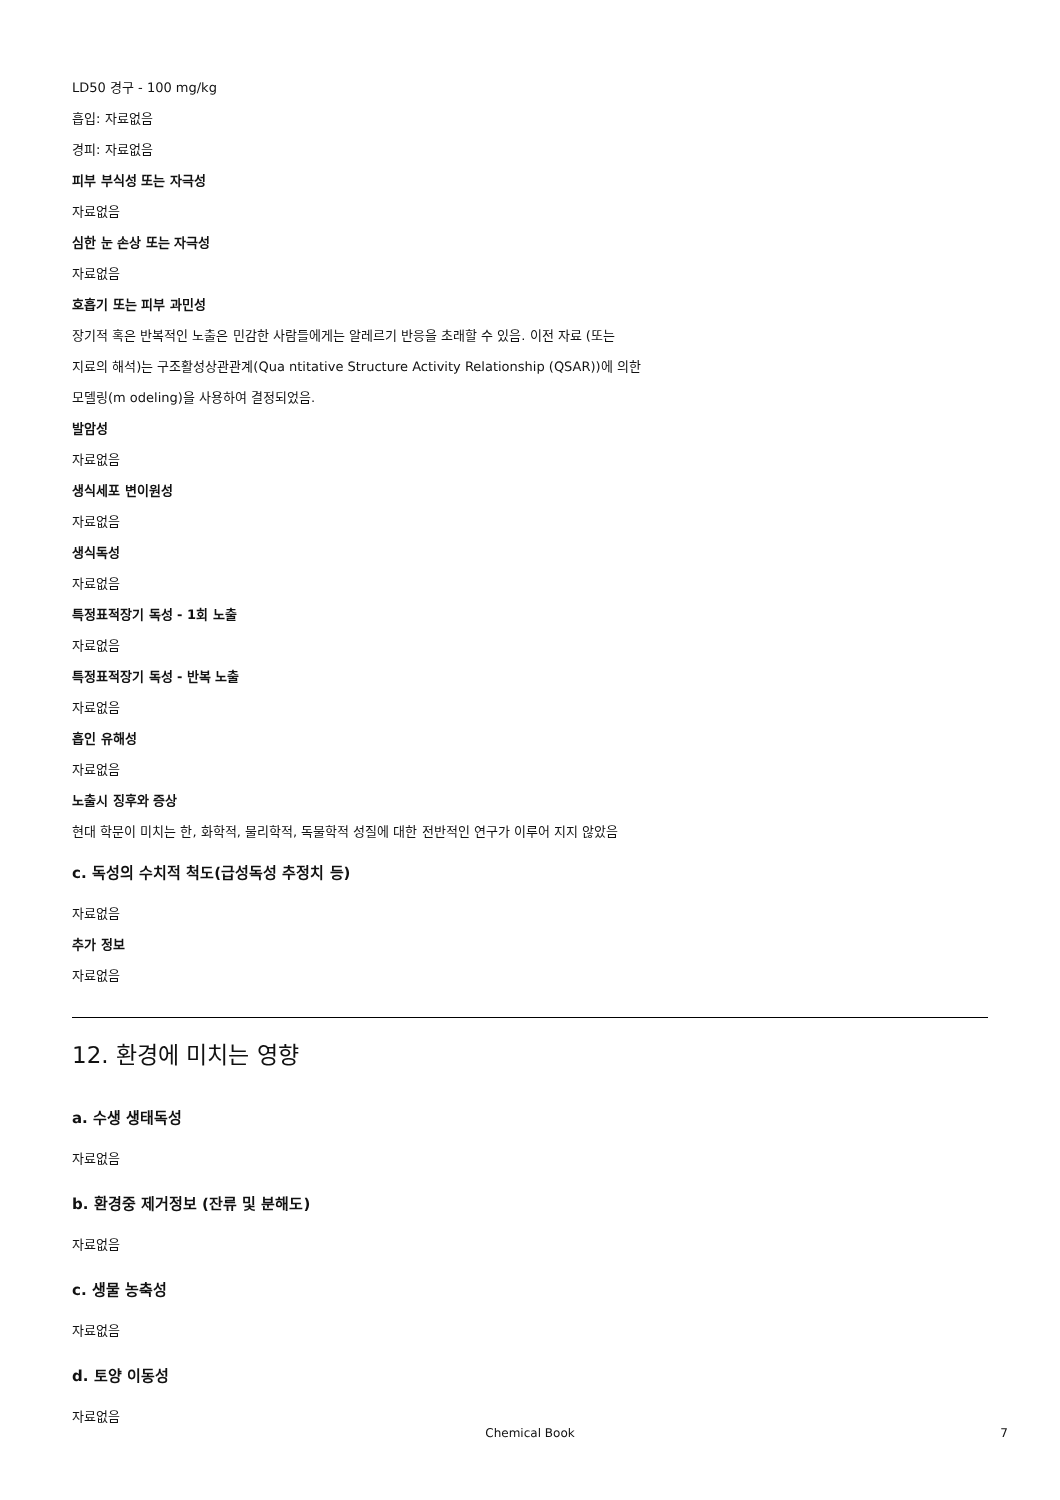LD50 경구 - 100 mg/kg
흡입: 자료없음
경피: 자료없음
피부 부식성 또는 자극성
자료없음
심한 눈 손상 또는 자극성
자료없음
호흡기 또는 피부 과민성
장기적 혹은 반복적인 노출은 민감한 사람들에게는 알레르기 반응을 초래할 수 있음. 이전 자료 (또는
지료의 해석)는 구조활성상관관계(Qua ntitative Structure Activity Relationship (QSAR))에 의한
모델링(m odeling)을 사용하여 결정되었음.
발암성
자료없음
생식세포 변이원성
자료없음
생식독성
자료없음
특정표적장기 독성 - 1회 노출
자료없음
특정표적장기 독성 - 반복 노출
자료없음
흡인 유해성
자료없음
노출시 징후와 증상
현대 학문이 미치는 한, 화학적, 물리학적, 독물학적 성질에 대한 전반적인 연구가 이루어 지지 않았음
c. 독성의 수치적 척도(급성독성 추정치 등)
자료없음
추가 정보
자료없음
12. 환경에 미치는 영향
a. 수생 생태독성
자료없음
b. 환경중 제거정보 (잔류 및 분해도)
자료없음
c. 생물 농축성
자료없음
d. 토양 이동성
자료없음
Chemical Book
7